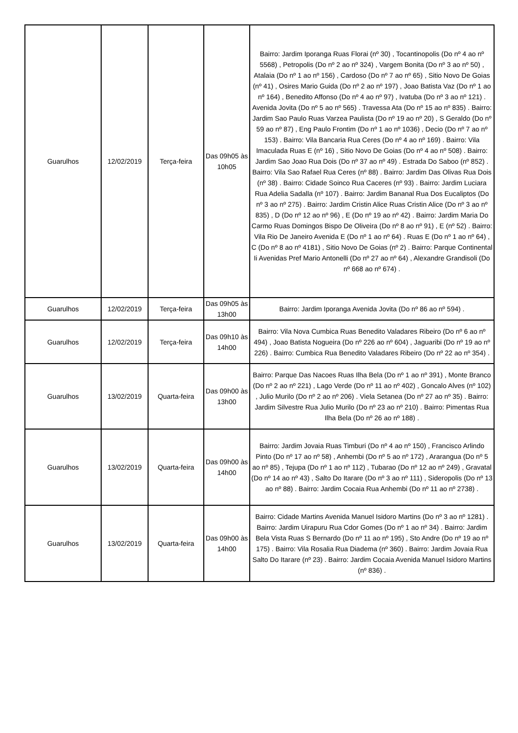| Guarulhos | 12/02/2019 | Terça-feira | Das 09h05 às 10h05 | Bairro: Jardim Iporanga Ruas Florai (nº 30) , Tocantinopolis (Do nº 4 ao nº 5568) , Petropolis (Do nº 2 ao nº 324) , Vargem Bonita (Do nº 3 ao nº 50) , Atalaia (Do nº 1 ao nº 156) , Cardoso (Do nº 7 ao nº 65) , Sitio Novo De Goias (nº 41) , Osires Mario Guida (Do nº 2 ao nº 197) , Joao Batista Vaz (Do nº 1 ao nº 164) , Benedito Affonso (Do nº 4 ao nº 97) , Ivatuba (Do nº 3 ao nº 121) . Avenida Jovita (Do nº 5 ao nº 565) . Travessa Ata (Do nº 15 ao nº 835) . Bairro: Jardim Sao Paulo Ruas Varzea Paulista (Do nº 19 ao nº 20) , S Geraldo (Do nº 59 ao nº 87) , Eng Paulo Frontim (Do nº 1 ao nº 1036) , Decio (Do nº 7 ao nº 153) . Bairro: Vila Bancaria Rua Ceres (Do nº 4 ao nº 169) . Bairro: Vila Imaculada Ruas E (nº 16) , Sitio Novo De Goias (Do nº 4 ao nº 508) . Bairro: Jardim Sao Joao Rua Dois (Do nº 37 ao nº 49) . Estrada Do Saboo (nº 852) . Bairro: Vila Sao Rafael Rua Ceres (nº 88) . Bairro: Jardim Das Olivas Rua Dois (nº 38) . Bairro: Cidade Soinco Rua Caceres (nº 93) . Bairro: Jardim Luciara Rua Adelia Sadalla (nº 107) . Bairro: Jardim Bananal Rua Dos Eucaliptos (Do nº 3 ao nº 275) . Bairro: Jardim Cristin Alice Ruas Cristin Alice (Do nº 3 ao nº 835) , D (Do nº 12 ao nº 96) , E (Do nº 19 ao nº 42) . Bairro: Jardim Maria Do Carmo Ruas Domingos Bispo De Oliveira (Do nº 8 ao nº 91) , E (nº 52) . Bairro: Vila Rio De Janeiro Avenida E (Do nº 1 ao nº 64) . Ruas E (Do nº 1 ao nº 64) , C (Do nº 8 ao nº 4181) , Sitio Novo De Goias (nº 2) . Bairro: Parque Continental Ii Avenidas Pref Mario Antonelli (Do nº 27 ao nº 64) , Alexandre Grandisoli (Do nº 668 ao nº 674) . |
| Guarulhos | 12/02/2019 | Terça-feira | Das 09h05 às 13h00 | Bairro: Jardim Iporanga Avenida Jovita (Do nº 86 ao nº 594) . |
| Guarulhos | 12/02/2019 | Terça-feira | Das 09h10 às 14h00 | Bairro: Vila Nova Cumbica Ruas Benedito Valadares Ribeiro (Do nº 6 ao nº 494) , Joao Batista Nogueira (Do nº 226 ao nº 604) , Jaguaribi (Do nº 19 ao nº 226) . Bairro: Cumbica Rua Benedito Valadares Ribeiro (Do nº 22 ao nº 354) . |
| Guarulhos | 13/02/2019 | Quarta-feira | Das 09h00 às 13h00 | Bairro: Parque Das Nacoes Ruas Ilha Bela (Do nº 1 ao nº 391) , Monte Branco (Do nº 2 ao nº 221) , Lago Verde (Do nº 11 ao nº 402) , Goncalo Alves (nº 102) , Julio Murilo (Do nº 2 ao nº 206) . Viela Setanea (Do nº 27 ao nº 35) . Bairro: Jardim Silvestre Rua Julio Murilo (Do nº 23 ao nº 210) . Bairro: Pimentas Rua Ilha Bela (Do nº 26 ao nº 188) . |
| Guarulhos | 13/02/2019 | Quarta-feira | Das 09h00 às 14h00 | Bairro: Jardim Jovaia Ruas Timburi (Do nº 4 ao nº 150) , Francisco Arlindo Pinto (Do nº 17 ao nº 58) , Anhembi (Do nº 5 ao nº 172) , Ararangua (Do nº 5 ao nº 85) , Tejupa (Do nº 1 ao nº 112) , Tubarao (Do nº 12 ao nº 249) , Gravatal (Do nº 14 ao nº 43) , Salto Do Itarare (Do nº 3 ao nº 111) , Sideropolis (Do nº 13 ao nº 88) . Bairro: Jardim Cocaia Rua Anhembi (Do nº 11 ao nº 2738) . |
| Guarulhos | 13/02/2019 | Quarta-feira | Das 09h00 às 14h00 | Bairro: Cidade Martins Avenida Manuel Isidoro Martins (Do nº 3 ao nº 1281) . Bairro: Jardim Uirapuru Rua Cdor Gomes (Do nº 1 ao nº 34) . Bairro: Jardim Bela Vista Ruas S Bernardo (Do nº 11 ao nº 195) , Sto Andre (Do nº 19 ao nº 175) . Bairro: Vila Rosalia Rua Diadema (nº 360) . Bairro: Jardim Jovaia Rua Salto Do Itarare (nº 23) . Bairro: Jardim Cocaia Avenida Manuel Isidoro Martins (nº 836) . |